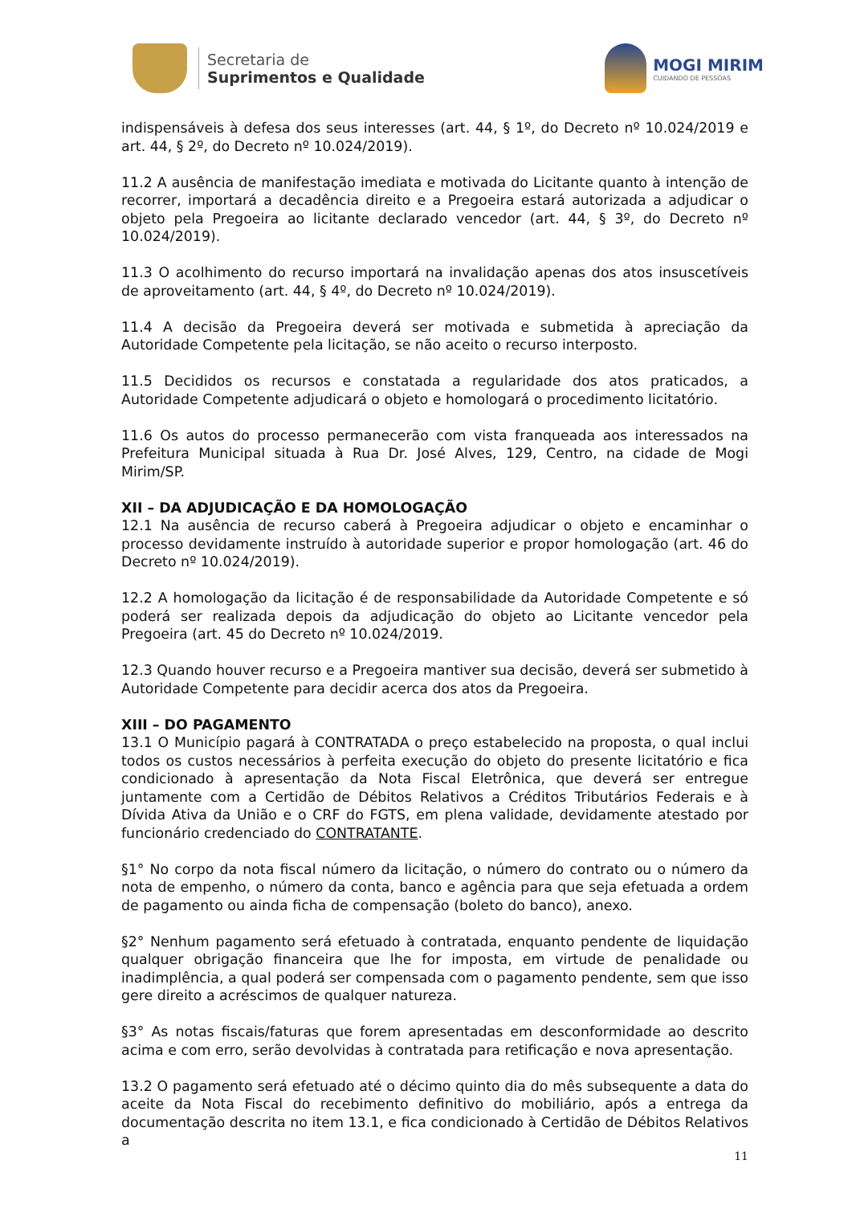Secretaria de
Suprimentos e Qualidade
MOGI MIRIM
CUIDANDO DE PESSOAS
indispensáveis à defesa dos seus interesses (art. 44, § 1º, do Decreto nº 10.024/2019 e art. 44, § 2º, do Decreto nº 10.024/2019).
11.2 A ausência de manifestação imediata e motivada do Licitante quanto à intenção de recorrer, importará a decadência direito e a Pregoeira estará autorizada a adjudicar o objeto pela Pregoeira ao licitante declarado vencedor (art. 44, § 3º, do Decreto nº 10.024/2019).
11.3 O acolhimento do recurso importará na invalidação apenas dos atos insuscetíveis de aproveitamento (art. 44, § 4º, do Decreto nº 10.024/2019).
11.4 A decisão da Pregoeira deverá ser motivada e submetida à apreciação da Autoridade Competente pela licitação, se não aceito o recurso interposto.
11.5 Decididos os recursos e constatada a regularidade dos atos praticados, a Autoridade Competente adjudicará o objeto e homologará o procedimento licitatório.
11.6 Os autos do processo permanecerão com vista franqueada aos interessados na Prefeitura Municipal situada à Rua Dr. José Alves, 129, Centro, na cidade de Mogi Mirim/SP.
XII – DA ADJUDICAÇÃO E DA HOMOLOGAÇÃO
12.1 Na ausência de recurso caberá à Pregoeira adjudicar o objeto e encaminhar o processo devidamente instruído à autoridade superior e propor homologação (art. 46 do Decreto nº 10.024/2019).
12.2 A homologação da licitação é de responsabilidade da Autoridade Competente e só poderá ser realizada depois da adjudicação do objeto ao Licitante vencedor pela Pregoeira (art. 45 do Decreto nº 10.024/2019.
12.3 Quando houver recurso e a Pregoeira mantiver sua decisão, deverá ser submetido à Autoridade Competente para decidir acerca dos atos da Pregoeira.
XIII – DO PAGAMENTO
13.1 O Município pagará à CONTRATADA o preço estabelecido na proposta, o qual inclui todos os custos necessários à perfeita execução do objeto do presente licitatório e fica condicionado à apresentação da Nota Fiscal Eletrônica, que deverá ser entregue juntamente com a Certidão de Débitos Relativos a Créditos Tributários Federais e à Dívida Ativa da União e o CRF do FGTS, em plena validade, devidamente atestado por funcionário credenciado do CONTRATANTE.
§1° No corpo da nota fiscal número da licitação, o número do contrato ou o número da nota de empenho, o número da conta, banco e agência para que seja efetuada a ordem de pagamento ou ainda ficha de compensação (boleto do banco), anexo.
§2° Nenhum pagamento será efetuado à contratada, enquanto pendente de liquidação qualquer obrigação financeira que lhe for imposta, em virtude de penalidade ou inadimplência, a qual poderá ser compensada com o pagamento pendente, sem que isso gere direito a acréscimos de qualquer natureza.
§3° As notas fiscais/faturas que forem apresentadas em desconformidade ao descrito acima e com erro, serão devolvidas à contratada para retificação e nova apresentação.
13.2 O pagamento será efetuado até o décimo quinto dia do mês subsequente a data do aceite da Nota Fiscal do recebimento definitivo do mobiliário, após a entrega da documentação descrita no item 13.1, e fica condicionado à Certidão de Débitos Relativos a
11